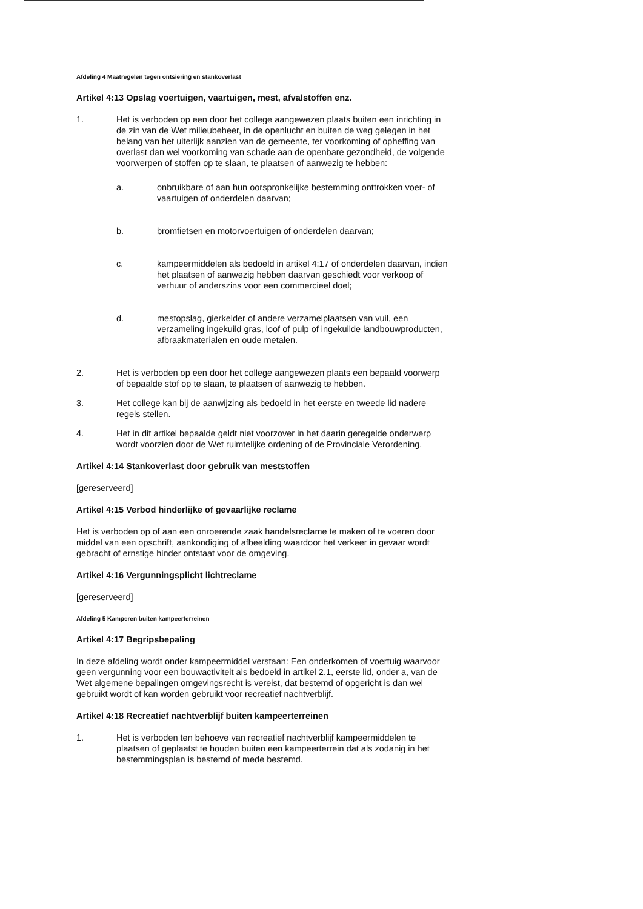Afdeling 4 Maatregelen tegen ontsiering en stankoverlast
Artikel 4:13 Opslag voertuigen, vaartuigen, mest, afvalstoffen enz.
1. Het is verboden op een door het college aangewezen plaats buiten een inrichting in de zin van de Wet milieubeheer, in de openlucht en buiten de weg gelegen in het belang van het uiterlijk aanzien van de gemeente, ter voorkoming of opheffing van overlast dan wel voorkoming van schade aan de openbare gezondheid, de volgende voorwerpen of stoffen op te slaan, te plaatsen of aanwezig te hebben:
a. onbruikbare of aan hun oorspronkelijke bestemming onttrokken voer- of vaartuigen of onderdelen daarvan;
b. bromfietsen en motorvoertuigen of onderdelen daarvan;
c. kampeermiddelen als bedoeld in artikel 4:17 of onderdelen daarvan, indien het plaatsen of aanwezig hebben daarvan geschiedt voor verkoop of verhuur of anderszins voor een commercieel doel;
d. mestopslag, gierkelder of andere verzamelplaatsen van vuil, een verzameling ingekuild gras, loof of pulp of ingekuilde landbouwproducten, afbraakmaterialen en oude metalen.
2. Het is verboden op een door het college aangewezen plaats een bepaald voorwerp of bepaalde stof op te slaan, te plaatsen of aanwezig te hebben.
3. Het college kan bij de aanwijzing als bedoeld in het eerste en tweede lid nadere regels stellen.
4. Het in dit artikel bepaalde geldt niet voorzover in het daarin geregelde onderwerp wordt voorzien door de Wet ruimtelijke ordening of de Provinciale Verordening.
Artikel 4:14 Stankoverlast door gebruik van meststoffen
[gereserveerd]
Artikel 4:15 Verbod hinderlijke of gevaarlijke reclame
Het is verboden op of aan een onroerende zaak handelsreclame te maken of te voeren door middel van een opschrift, aankondiging of afbeelding waardoor het verkeer in gevaar wordt gebracht of ernstige hinder ontstaat voor de omgeving.
Artikel 4:16 Vergunningsplicht lichtreclame
[gereserveerd]
Afdeling 5 Kamperen buiten kampeerterreinen
Artikel 4:17 Begripsbepaling
In deze afdeling wordt onder kampeermiddel verstaan: Een onderkomen of voertuig waarvoor geen vergunning voor een bouwactiviteit als bedoeld in artikel 2.1, eerste lid, onder a, van de Wet algemene bepalingen omgevingsrecht is vereist, dat bestemd of opgericht is dan wel gebruikt wordt of kan worden gebruikt voor recreatief nachtverblijf.
Artikel 4:18 Recreatief nachtverblijf buiten kampeerterreinen
1. Het is verboden ten behoeve van recreatief nachtverblijf kampeermiddelen te plaatsen of geplaatst te houden buiten een kampeerterrein dat als zodanig in het bestemmingsplan is bestemd of mede bestemd.